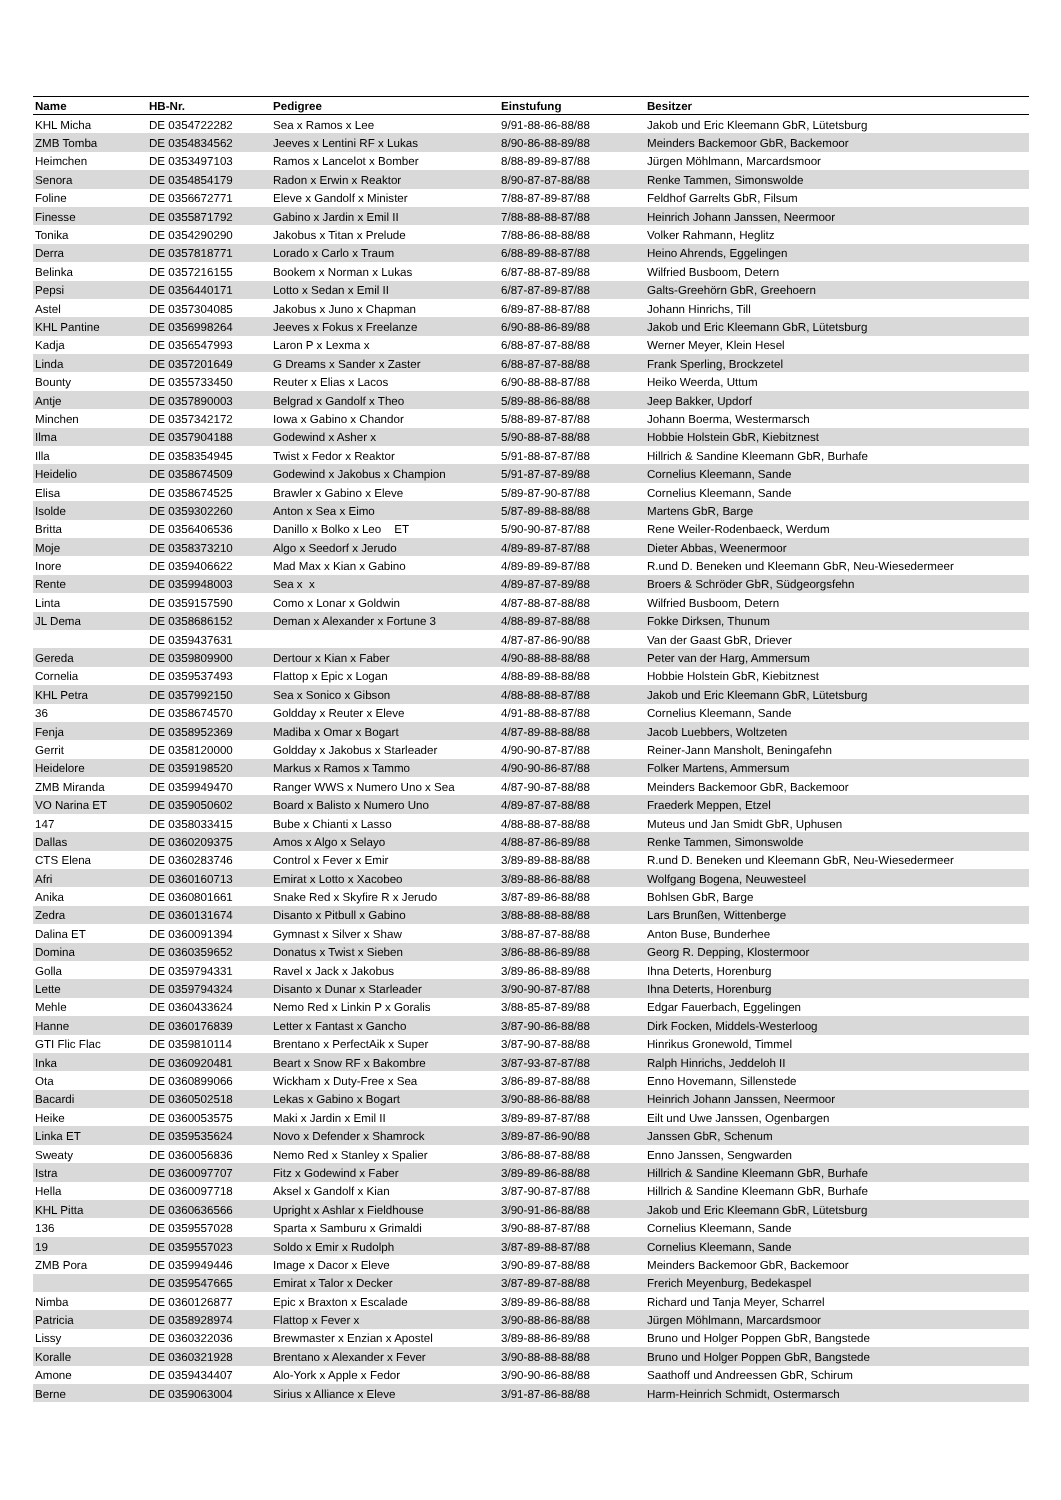| Name | HB-Nr. | Pedigree | Einstufung | Besitzer |
| --- | --- | --- | --- | --- |
| KHL Micha | DE 0354722282 | Sea x Ramos x Lee | 9/91-88-86-88/88 | Jakob und Eric Kleemann GbR, Lütetsburg |
| ZMB Tomba | DE 0354834562 | Jeeves x Lentini RF x Lukas | 8/90-86-88-89/88 | Meinders Backemoor GbR, Backemoor |
| Heimchen | DE 0353497103 | Ramos x Lancelot x Bomber | 8/88-89-89-87/88 | Jürgen Möhlmann, Marcardsmoor |
| Senora | DE 0354854179 | Radon x Erwin x Reaktor | 8/90-87-87-88/88 | Renke Tammen, Simonswolde |
| Foline | DE 0356672771 | Eleve x Gandolf x Minister | 7/88-87-89-87/88 | Feldhof Garrelts GbR, Filsum |
| Finesse | DE 0355871792 | Gabino x Jardin x Emil II | 7/88-88-88-87/88 | Heinrich Johann Janssen, Neermoor |
| Tonika | DE 0354290290 | Jakobus x Titan x Prelude | 7/88-86-88-88/88 | Volker Rahmann, Heglitz |
| Derra | DE 0357818771 | Lorado x Carlo x Traum | 6/88-89-88-87/88 | Heino Ahrends, Eggelingen |
| Belinka | DE 0357216155 | Bookem x Norman x Lukas | 6/87-88-87-89/88 | Wilfried Busboom, Detern |
| Pepsi | DE 0356440171 | Lotto x Sedan x Emil II | 6/87-87-89-87/88 | Galts-Greehörn GbR, Greehoern |
| Astel | DE 0357304085 | Jakobus x Juno x Chapman | 6/89-87-88-87/88 | Johann Hinrichs, Till |
| KHL Pantine | DE 0356998264 | Jeeves x Fokus x Freelanze | 6/90-88-86-89/88 | Jakob und Eric Kleemann GbR, Lütetsburg |
| Kadja | DE 0356547993 | Laron P x Lexma x | 6/88-87-87-88/88 | Werner Meyer, Klein Hesel |
| Linda | DE 0357201649 | G Dreams x Sander x Zaster | 6/88-87-87-88/88 | Frank Sperling, Brockzetel |
| Bounty | DE 0355733450 | Reuter x Elias x Lacos | 6/90-88-88-87/88 | Heiko Weerda, Uttum |
| Antje | DE 0357890003 | Belgrad x Gandolf x Theo | 5/89-88-86-88/88 | Jeep Bakker, Updorf |
| Minchen | DE 0357342172 | Iowa x Gabino x Chandor | 5/88-89-87-87/88 | Johann Boerma, Westermarsch |
| Ilma | DE 0357904188 | Godewind x Asher x | 5/90-88-87-88/88 | Hobbie Holstein GbR, Kiebitznest |
| Illa | DE 0358354945 | Twist x Fedor x Reaktor | 5/91-88-87-87/88 | Hillrich & Sandine Kleemann GbR, Burhafe |
| Heidelio | DE 0358674509 | Godewind x Jakobus x Champion | 5/91-87-87-89/88 | Cornelius Kleemann, Sande |
| Elisa | DE 0358674525 | Brawler x Gabino x Eleve | 5/89-87-90-87/88 | Cornelius Kleemann, Sande |
| Isolde | DE 0359302260 | Anton x Sea x Eimo | 5/87-89-88-88/88 | Martens GbR, Barge |
| Britta | DE 0356406536 | Danillo x Bolko x Leo ET | 5/90-90-87-87/88 | Rene Weiler-Rodenbaeck, Werdum |
| Moje | DE 0358373210 | Algo x Seedorf x Jerudo | 4/89-89-87-87/88 | Dieter Abbas, Weenermoor |
| Inore | DE 0359406622 | Mad Max x Kian x Gabino | 4/89-89-89-87/88 | R.und D. Beneken und Kleemann GbR, Neu-Wiesedermeer |
| Rente | DE 0359948003 | Sea x x | 4/89-87-87-89/88 | Broers & Schröder GbR, Südgeorgsfehn |
| Linta | DE 0359157590 | Como x Lonar x Goldwin | 4/87-88-87-88/88 | Wilfried Busboom, Detern |
| JL Dema | DE 0358686152 | Deman x Alexander x Fortune 3 | 4/88-89-87-88/88 | Fokke Dirksen, Thunum |
| | DE 0359437631 | | 4/87-87-86-90/88 | Van der Gaast GbR, Driever |
| Gereda | DE 0359809900 | Dertour x Kian x Faber | 4/90-88-88-88/88 | Peter van der Harg, Ammersum |
| Cornelia | DE 0359537493 | Flattop x Epic x Logan | 4/88-89-88-88/88 | Hobbie Holstein GbR, Kiebitznest |
| KHL Petra | DE 0357992150 | Sea x Sonico x Gibson | 4/88-88-88-87/88 | Jakob und Eric Kleemann GbR, Lütetsburg |
| 36 | DE 0358674570 | Goldday x Reuter x Eleve | 4/91-88-88-87/88 | Cornelius Kleemann, Sande |
| Fenja | DE 0358952369 | Madiba x Omar x Bogart | 4/87-89-88-88/88 | Jacob Luebbers, Woltzeten |
| Gerrit | DE 0358120000 | Goldday x Jakobus x Starleader | 4/90-90-87-87/88 | Reiner-Jann Mansholt, Beningafehn |
| Heidelore | DE 0359198520 | Markus x Ramos x Tammo | 4/90-90-86-87/88 | Folker Martens, Ammersum |
| ZMB Miranda | DE 0359949470 | Ranger WWS x Numero Uno x Sea | 4/87-90-87-88/88 | Meinders Backemoor GbR, Backemoor |
| VO Narina ET | DE 0359050602 | Board x Balisto x Numero Uno | 4/89-87-87-88/88 | Fraederk Meppen, Etzel |
| 147 | DE 0358033415 | Bube x Chianti x Lasso | 4/88-88-87-88/88 | Muteus und Jan Smidt GbR, Uphusen |
| Dallas | DE 0360209375 | Amos x Algo x Selayo | 4/88-87-86-89/88 | Renke Tammen, Simonswolde |
| CTS Elena | DE 0360283746 | Control x Fever x Emir | 3/89-89-88-88/88 | R.und D. Beneken und Kleemann GbR, Neu-Wiesedermeer |
| Afri | DE 0360160713 | Emirat x Lotto x Xacobeo | 3/89-88-86-88/88 | Wolfgang Bogena, Neuwesteel |
| Anika | DE 0360801661 | Snake Red x Skyfire R x Jerudo | 3/87-89-86-88/88 | Bohlsen GbR, Barge |
| Zedra | DE 0360131674 | Disanto x Pitbull x Gabino | 3/88-88-88-88/88 | Lars Brunßen, Wittenberge |
| Dalina ET | DE 0360091394 | Gymnast x Silver x Shaw | 3/88-87-87-88/88 | Anton Buse, Bunderhee |
| Domina | DE 0360359652 | Donatus x Twist x Sieben | 3/86-88-86-89/88 | Georg R. Depping, Klostermoor |
| Golla | DE 0359794331 | Ravel x Jack x Jakobus | 3/89-86-88-89/88 | Ihna Deterts, Horenburg |
| Lette | DE 0359794324 | Disanto x Dunar x Starleader | 3/90-90-87-87/88 | Ihna Deterts, Horenburg |
| Mehle | DE 0360433624 | Nemo Red x Linkin P x Goralis | 3/88-85-87-89/88 | Edgar Fauerbach, Eggelingen |
| Hanne | DE 0360176839 | Letter x Fantast x Gancho | 3/87-90-86-88/88 | Dirk Focken, Middels-Westerloog |
| GTI Flic Flac | DE 0359810114 | Brentano x PerfectAik x Super | 3/87-90-87-88/88 | Hinrikus Gronewold, Timmel |
| Inka | DE 0360920481 | Beart x Snow RF x Bakombre | 3/87-93-87-87/88 | Ralph Hinrichs, Jeddeloh II |
| Ota | DE 0360899066 | Wickham x Duty-Free x Sea | 3/86-89-87-88/88 | Enno Hovemann, Sillenstede |
| Bacardi | DE 0360502518 | Lekas x Gabino x Bogart | 3/90-88-86-88/88 | Heinrich Johann Janssen, Neermoor |
| Heike | DE 0360053575 | Maki x Jardin x Emil II | 3/89-89-87-87/88 | Eilt und Uwe Janssen, Ogenbargen |
| Linka ET | DE 0359535624 | Novo x Defender x Shamrock | 3/89-87-86-90/88 | Janssen GbR, Schenum |
| Sweaty | DE 0360056836 | Nemo Red x Stanley x Spalier | 3/86-88-87-88/88 | Enno Janssen, Sengwarden |
| Istra | DE 0360097707 | Fitz x Godewind x Faber | 3/89-89-86-88/88 | Hillrich & Sandine Kleemann GbR, Burhafe |
| Hella | DE 0360097718 | Aksel x Gandolf x Kian | 3/87-90-87-87/88 | Hillrich & Sandine Kleemann GbR, Burhafe |
| KHL Pitta | DE 0360636566 | Upright x Ashlar x Fieldhouse | 3/90-91-86-88/88 | Jakob und Eric Kleemann GbR, Lütetsburg |
| 136 | DE 0359557028 | Sparta x Samburu x Grimaldi | 3/90-88-87-87/88 | Cornelius Kleemann, Sande |
| 19 | DE 0359557023 | Soldo x Emir x Rudolph | 3/87-89-88-87/88 | Cornelius Kleemann, Sande |
| ZMB Pora | DE 0359949446 | Image x Dacor x Eleve | 3/90-89-87-88/88 | Meinders Backemoor GbR, Backemoor |
| | DE 0359547665 | Emirat x Talor x Decker | 3/87-89-87-88/88 | Frerich Meyenburg, Bedekaspel |
| Nimba | DE 0360126877 | Epic x Braxton x Escalade | 3/89-89-86-88/88 | Richard und Tanja Meyer, Scharrel |
| Patricia | DE 0358928974 | Flattop x Fever x | 3/90-88-86-88/88 | Jürgen Möhlmann, Marcardsmoor |
| Lissy | DE 0360322036 | Brewmaster x Enzian x Apostel | 3/89-88-86-89/88 | Bruno und Holger Poppen GbR, Bangstede |
| Koralle | DE 0360321928 | Brentano x Alexander x Fever | 3/90-88-88-88/88 | Bruno und Holger Poppen GbR, Bangstede |
| Amone | DE 0359434407 | Alo-York x Apple x Fedor | 3/90-90-86-88/88 | Saathoff und Andreessen GbR, Schirum |
| Berne | DE 0359063004 | Sirius x Alliance x Eleve | 3/91-87-86-88/88 | Harm-Heinrich Schmidt, Ostermarsch |